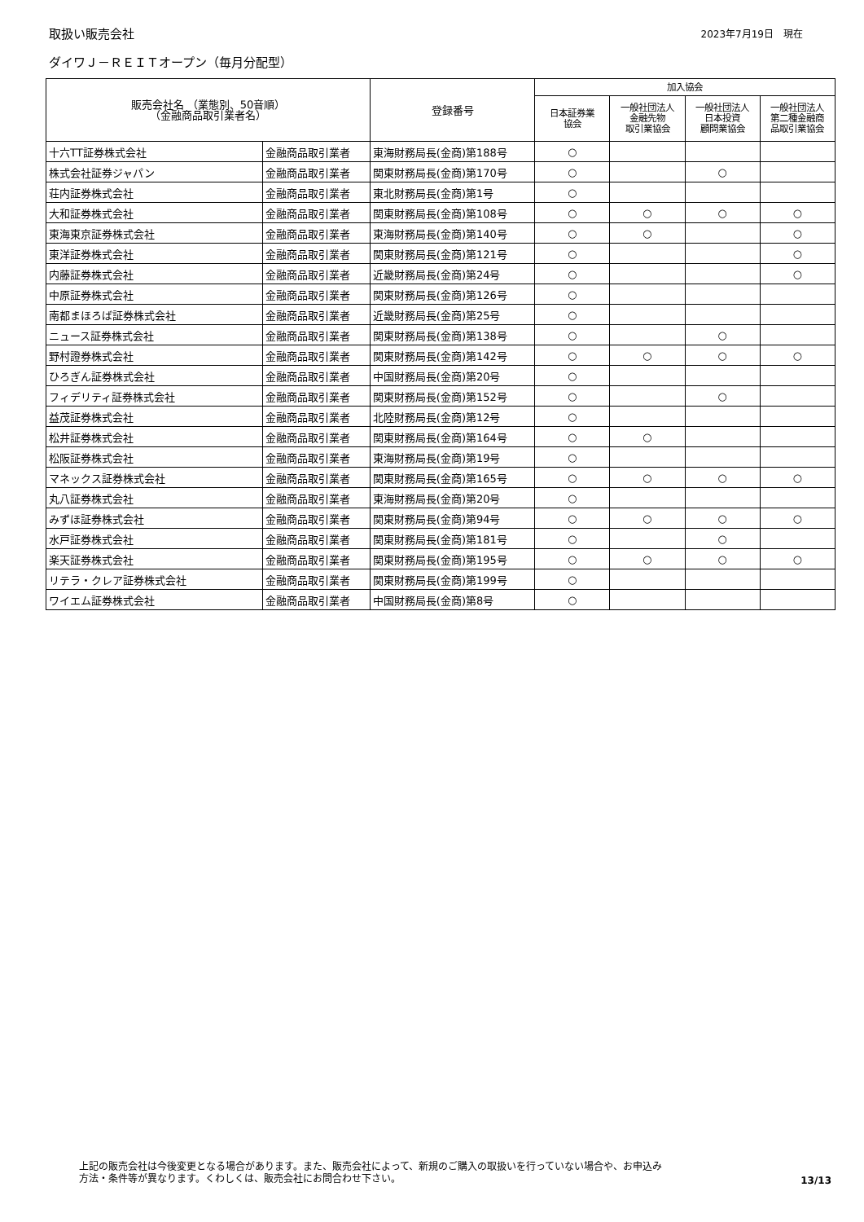取扱い販売会社 2023年7月19日　現在
ダイワＪ－ＲＥＩＴオープン（毎月分配型）
| 販売会社名 （業態別、50音順） （金融商品取引業者名） | | 登録番号 | 加入協会 | | | |
| --- | --- | --- | --- | --- | --- | --- |
| | | | 日本証券業 協会 | 一般社団法人 金融先物 取引業協会 | 一般社団法人 日本投資 顧問業協会 | 一般社団法人 第二種金融商 品取引業協会 |
| 十六TT証券株式会社 | 金融商品取引業者 | 東海財務局長(金商)第188号 | ○ | | | |
| 株式会社証券ジャパン | 金融商品取引業者 | 関東財務局長(金商)第170号 | ○ | | ○ | |
| 荘内証券株式会社 | 金融商品取引業者 | 東北財務局長(金商)第1号 | ○ | | | |
| 大和証券株式会社 | 金融商品取引業者 | 関東財務局長(金商)第108号 | ○ | ○ | ○ | ○ |
| 東海東京証券株式会社 | 金融商品取引業者 | 東海財務局長(金商)第140号 | ○ | ○ | | ○ |
| 東洋証券株式会社 | 金融商品取引業者 | 関東財務局長(金商)第121号 | ○ | | | ○ |
| 内藤証券株式会社 | 金融商品取引業者 | 近畿財務局長(金商)第24号 | ○ | | | ○ |
| 中原証券株式会社 | 金融商品取引業者 | 関東財務局長(金商)第126号 | ○ | | | |
| 南都まほろば証券株式会社 | 金融商品取引業者 | 近畿財務局長(金商)第25号 | ○ | | | |
| ニュース証券株式会社 | 金融商品取引業者 | 関東財務局長(金商)第138号 | ○ | | ○ | |
| 野村證券株式会社 | 金融商品取引業者 | 関東財務局長(金商)第142号 | ○ | ○ | ○ | ○ |
| ひろぎん証券株式会社 | 金融商品取引業者 | 中国財務局長(金商)第20号 | ○ | | | |
| フィデリティ証券株式会社 | 金融商品取引業者 | 関東財務局長(金商)第152号 | ○ | | ○ | |
| 益茂証券株式会社 | 金融商品取引業者 | 北陸財務局長(金商)第12号 | ○ | | | |
| 松井証券株式会社 | 金融商品取引業者 | 関東財務局長(金商)第164号 | ○ | ○ | | |
| 松阪証券株式会社 | 金融商品取引業者 | 東海財務局長(金商)第19号 | ○ | | | |
| マネックス証券株式会社 | 金融商品取引業者 | 関東財務局長(金商)第165号 | ○ | ○ | ○ | ○ |
| 丸八証券株式会社 | 金融商品取引業者 | 東海財務局長(金商)第20号 | ○ | | | |
| みずほ証券株式会社 | 金融商品取引業者 | 関東財務局長(金商)第94号 | ○ | ○ | ○ | ○ |
| 水戸証券株式会社 | 金融商品取引業者 | 関東財務局長(金商)第181号 | ○ | | ○ | |
| 楽天証券株式会社 | 金融商品取引業者 | 関東財務局長(金商)第195号 | ○ | ○ | ○ | ○ |
| リテラ・クレア証券株式会社 | 金融商品取引業者 | 関東財務局長(金商)第199号 | ○ | | | |
| ワイエム証券株式会社 | 金融商品取引業者 | 中国財務局長(金商)第8号 | ○ | | | |
上記の販売会社は今後変更となる場合があります。また、販売会社によって、新規のご購入の取扱いを行っていない場合や、お申込み
方法・条件等が異なります。くわしくは、販売会社にお問合わせ下さい。
13/13